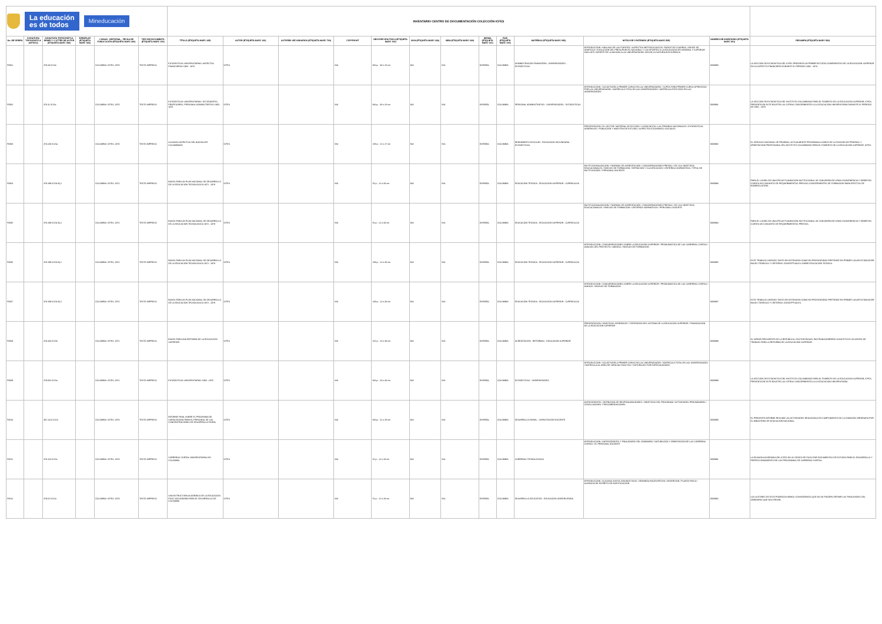| La educación es de todos Mineducación | | | | | | INVENTARIO CENTRO DE DOCUMENTACIÓN COLECCIÓN ICFES | | | | | | | | | | | | |
| No. DE ORDEN | SIGNATURA TOPOGRÁFICA ANTIGUA | SIGNATURA TOPOGRÁFICA DEWEY Y CUTTER DE AUTOR (ETIQUETA MARC 082) | EJEMPLAR (ETIQUETA MARC 900) | CIUDAD - EDITORIAL - FECHA DE PUBLICACIÓN (ETIQUETA MARC 260) | TIPO DE DOCUMENTO (ETIQUETA MARC 000) | TÍTULO (ETIQUETA MARC 245) | AUTOR (ETIQUETA MARC 100) | AUTORES SECUNDARIOS (ETIQUETA MARC 700) | COPYRIGHT | DESCRIPCIÓN FÍSICA (ETIQUETA MARC 300) | ISSN (ETIQUETA MARC 022) | ISBN (ETIQUETA MARC 020) | IDIOMA (ETIQUETA MARC 041) | PAÍS (ETIQUETA MARC 044) | MATERIAS (ETIQUETA MARC 650) | NOTAS DE CONTENIDO (ETIQUETA MARC 505) | NÚMERO DE INVENTARIO (ETIQUETA MARC 901) | RESUMEN (ETIQUETA MARC 520) |
| F0001 | | 378.43 IC15e | | COLOMBIA: ICFES, 1970 | TEXTO IMPRESO | ESTADÍSTICAS UNIVERSITARIAS: ASPECTOS FINANCIEROS 1960 - 1970 | ICFES | | N/A | N/A p. ; 33 x 23 cm | N/A | N/A | ESPAÑOL | COLOMBIA | ADMINISTRACIÓN FINANCIERA - UNIVERSIDADES - ESTADÍSTICAS | INTRODUCCIÓN / ANÁLISIS DE LAS FUENTES / ASPECTOS METODOLÓGICOS / ÍNDICE DE CUADROS / ÍNDICE DE GRÁFICOS / EVOLUCIÓN DEL PRESUPUESTO NACIONAL Y LOS APORTES A LA EDUCACIÓN EN GENERAL Y SUPERIOR 1960-1970 / APORTE DE LA NACIÓN A LAS UNIVERSIDADES SEGÚN SU NATURALEZA JURÍDICA | 0000980 | LA SECCIÓN DE ESTADÍSTICA DEL ICFES PRESENTA UN PRIMER ESTUDIO COMPARATIVO DE LA EDUCACIÓN SUPERIOR EN SU ASPECTO FINANCIERO DURANTE EL PERÍODO 1960 - 1970. |
| F0002 | | 378.11 IC15e | | COLOMBIA: ICFES, 1970 | TEXTO IMPRESO | ESTADÍSTICAS UNIVERSITARIAS: ESTUDIANTES, PROFESORES, PERSONAL ADMINISTRATIVO 1960 - 1970 | ICFES | | N/A | N/A p. ; 33 x 23 cm | N/A | N/A | ESPAÑOL | COLOMBIA | PERSONAL ADMINISTRATIVO - UNIVERSIDADES - ESTADÍSTICAS | INTRODUCCIÓN / SOLICITUDES A PRIMER CURSO EN LAS UNIVERSIDADES / CUPOS PARA PRIMER CURSO OFRECIDOS POR LAS UNIVERSIDADES / MATRÍCULA TOTAL EN LAS UNIVERSIDADES / MATRÍCULA POR SEXO EN LAS UNIVERSIDADES | 0000981 | LA SECCIÓN DE ESTADÍSTICA DEL INSTITUTO COLOMBIANO PARA EL FOMENTO DE LA EDUCACIÓN SUPERIOR, ICFES, PRESENTA EN ESTE BOLETÍN LAS CIFRAS CONCERNIENTES A LA EDUCACIÓN UNIVERSITARIA DURANTE EL PERÍODO DE 1960 - 1970. |
| F0003 | | 373.246 IC15a | | COLOMBIA: ICFES, 1970 | TEXTO IMPRESO | ALGUNOS ASPECTOS DEL BACHILLER COLOMBIANO | ICFES | | N/A | 158 p. ; 21 x 27 cm | N/A | N/A | ESPAÑOL | COLOMBIA | RENDIMIENTO ESCOLAR - EDUCACIÓN SECUNDARIA - ESTADÍSTICAS | PRESENTACIÓN / EL LECTOR / MATERIAL DE ESTUDIO / LA ENCUESTA / LAS PRUEBAS NACIONALES / ESTADÍSTICAS GENERALES / POBLACIÓN Y MUESTRA DE ESTUDIO / ASPECTOS ECONÓMICO SOCIALES | 0000982 | EL SERVICIO NACIONAL DE PRUEBAS, ACTUALMENTE PROGRAMA A CARGO DE LA DIVISIÓN DE PRUEBAS Y ORIENTACIÓN PROFESIONAL DEL INSTITUTO COLOMBIANO PARA EL FOMENTO DE LA EDUCACIÓN SUPERIOR, ICFES. |
| F0004 | | 378.199 IC15b Ej.1 | | COLOMBIA: ICFES, 1972 | TEXTO IMPRESO | BASES PARA UN PLAN NACIONAL DE DESARROLLO DE LA EDUCACIÓN TECNOLÓGICA 1972 - 1978 | ICFES | | N/A | 56 p. ; 22 x 33 cm | N/A | N/A | ESPAÑOL | COLOMBIA | EDUCACIÓN TÉCNICA - EDUCACIÓN SUPERIOR - CURRÍCULOS | INSTITUCIONALIZACIÓN Y NORMAS DE ACREDITACIÓN / CONSIDERACIONES PREVIAS / DE LOS OBJETIVOS EDUCACIONALES / NIVELES DE FORMACIÓN / DEFINICIÓN Y CLASIFICACIÓN / CRITERIOS NORMATIVOS / TIPOS DE INSTITUCIONES / PERSONAL DOCENTE | 0000983 | PARA EL LOGRO DE UNA EFICAZ PLANEACIÓN INSTITUCIONAL SE CONSIDERA DE GRAN CONVENIENCIA Y DEBER EN CUENTA UN CONJUNTO DE REQUERIMIENTOS PREVIOS CONCERNIENTES DE FORMACIÓN PARA EFECTOS DE NOMENCLATURA. |
| F0005 | | 378.199 IC15b Ej.2 | | COLOMBIA: ICFES, 1972 | TEXTO IMPRESO | BASES PARA UN PLAN NACIONAL DE DESARROLLO DE LA EDUCACIÓN TECNOLÓGICA 1972 - 1978 | ICFES | | N/A | 56 p. ; 22 x 33 cm | N/A | N/A | ESPAÑOL | COLOMBIA | EDUCACIÓN TÉCNICA - EDUCACIÓN SUPERIOR - CURRÍCULOS | INSTITUCIONALIZACIÓN Y NORMAS DE ACREDITACIÓN / CONSIDERACIONES PREVIAS / DE LOS OBJETIVOS EDUCACIONALES / NIVELES DE FORMACIÓN / CRITERIOS NORMATIVOS / PERSONAL DOCENTE | 0000984 | PARA EL LOGRO DE UNA EFICAZ PLANEACIÓN INSTITUCIONAL SE CONSIDERA DE GRAN CONVENIENCIA Y DEBER EN CUENTA UN CONJUNTO DE REQUERIMIENTOS PREVIOS. |
| F0006 | | 378.199 IC15b Ej.1 | | COLOMBIA: ICFES, 1972 | TEXTO IMPRESO | BASES PARA UN PLAN NACIONAL DE DESARROLLO DE LA EDUCACIÓN TECNOLÓGICA 1972 - 1978 | ICFES | | N/A | 139 p. ; 22 x 33 cm | N/A | N/A | ESPAÑOL | COLOMBIA | EDUCACIÓN TÉCNICA - EDUCACIÓN SUPERIOR - CURRÍCULOS | INTRODUCCIÓN / CONSIDERACIONES SOBRE LA EDUCACIÓN SUPERIOR / PROBLEMÁTICA DE LAS CARRERAS CORTAS / ANÁLISIS DEL PROYECTO / ANEXOS / NIVELES DE FORMACIÓN | 0000985 | ESTE TRABAJO LIMITADO TANTO EN EXTENSIÓN COMO EN PROFUNDIDAD PRETENDE EN PRIMER LUGAR ESTABLECER BASES TEÓRICAS Y CRITERIOS CONCEPTUALES SOBRE EDUCACIÓN TÉCNICA. |
| F0007 | | 378.199 IC15b Ej.2 | | COLOMBIA: ICFES, 1972 | TEXTO IMPRESO | BASES PARA UN PLAN NACIONAL DE DESARROLLO DE LA EDUCACIÓN TECNOLÓGICA 1972 - 1978 | ICFES | | N/A | 139 p. ; 22 x 33 cm | N/A | N/A | ESPAÑOL | COLOMBIA | EDUCACIÓN TÉCNICA - EDUCACIÓN SUPERIOR - CURRÍCULOS | INTRODUCCIÓN / CONSIDERACIONES SOBRE LA EDUCACIÓN SUPERIOR / PROBLEMÁTICA DE LAS CARRERAS CORTAS / ANEXOS / NIVELES DE FORMACIÓN | 0000987 | ESTE TRABAJO LIMITADO TANTO EN EXTENSIÓN COMO EN PROFUNDIDAD PRETENDE EN PRIMER LUGAR ESTABLECER BASES TEÓRICAS Y CRITERIOS CONCEPTUALES. |
| F0008 | | 378.434 IC15b | | COLOMBIA: ICFES, 1971 | TEXTO IMPRESO | BASES PARA UNA REFORMA DE LA EDUCACIÓN SUPERIOR | ICFES | | N/A | 102 p. ; 16 x 33 cm | N/A | N/A | ESPAÑOL | COLOMBIA | ACREDITACIÓN - REFORMAS - EDUCACIÓN SUPERIOR | PRESENTACIÓN / OBJETIVOS GENERALES Y DEFINICIÓN DEL SISTEMA DE LA EDUCACIÓN SUPERIOR / FINANCIACIÓN DE LA EDUCACIÓN SUPERIOR | 0000988 | EL SEÑOR PRESIDENTE DE LA REPÚBLICA, DOCTOR MISAEL PASTRANA BORRERO CONSTITUYÓ UN GRUPO DE TRABAJO PARA LA REFORMA DE LA EDUCACIÓN SUPERIOR. |
| F0009 | | 378.001 IC15e | | COLOMBIA: ICFES, 1971 | TEXTO IMPRESO | ESTADÍSTICAS UNIVERSITARIAS 1960 - 1970 | ICFES | | N/A | N/A p. ; 23 x 33 cm | N/A | N/A | ESPAÑOL | COLOMBIA | ESTADÍSTICAS - UNIVERSIDADES | INTRODUCCIÓN / SOLICITUDES A PRIMER CURSO EN LAS UNIVERSIDADES / MATRÍCULA TOTAL EN LAS UNIVERSIDADES / MATRÍCULA AL ÁREA DE CIENCIAS EXACTAS Y NATURALES POR ESPECIALIDADES | 0000989 | LA SECCIÓN DE ESTADÍSTICA DEL INSTITUTO COLOMBIANO PARA EL FOMENTO DE LA EDUCACIÓN SUPERIOR, ICFES, PRESENTA EN ESTE BOLETÍN LAS CIFRAS CONCERNIENTES A LA EDUCACIÓN UNIVERSITARIA. |
| F0010 | | 307.1412 IC15i | | COLOMBIA: ICFES, 1973 | TEXTO IMPRESO | INFORME FINAL SOBRE EL PROGRAMA DE CAPACITACIÓN PARA EL PERSONAL DE LAS CONCENTRACIONES DE DESARROLLO RURAL | ICFES | | N/A | N/A p. ; 22 x 28 cm | N/A | N/A | ESPAÑOL | COLOMBIA | DESARROLLO RURAL - CAPACITACIÓN DOCENTE | ANTECEDENTES / DEFINICIÓN DE RESPONSABILIDADES / OBJETIVOS DEL PROGRAMA / ACTIVIDADES PRELIMINARES / CONCLUSIONES Y RECOMENDACIONES | 0000990 | EL PRESENTE INFORME RESUME LAS ACTIVIDADES REALIZADAS EN CUMPLIMIENTO DE LA COMISIÓN ORDENADA POR EL MINISTERIO DE EDUCACIÓN NACIONAL. |
| F0011 | | 378.154 IC15c | | COLOMBIA: ICFES, 1973 | TEXTO IMPRESO | CARRERAS CORTAS UNIVERSITARIAS EN COLOMBIA | ICFES | | N/A | 55 p. ; 22 x 28 cm | N/A | N/A | ESPAÑOL | COLOMBIA | CARRERAS TECNOLÓGICAS | INTRODUCCIÓN / ANTECEDENTES Y FINALIDADES DEL SEMINARIO / NATURALEZA Y ORIENTACIÓN DE LAS CARRERAS CORTAS / EL PERSONAL DOCENTE | 0000991 | LA DIVISIÓN ACADÉMICA DEL ICFES EN SU DESEO DE FACILITAR DOCUMENTOS DE ESTUDIO PARA EL DESARROLLO Y PERFECCIONAMIENTO DE LOS PROGRAMAS DE CARRERAS CORTAS. |
| F0012 | | 378.01 IC15u | | COLOMBIA: ICFES, 1973 | TEXTO IMPRESO | UNA ESTRUCTURA ACADÉMICA DE LA EDUCACIÓN POST-SECUNDARIA PARA EL DESARROLLO DE COLOMBIA | ICFES | | N/A | 55 p. ; 22 x 28 cm | N/A | N/A | ESPAÑOL | COLOMBIA | DESARROLLO EDUCATIVO - EDUCACIÓN UNIVERSITARIA | INTRODUCCIÓN / ALGUNOS DATOS DIAGNÓSTICOS / DEMANDA INSATISFECHA / DESERCIÓN / PLANTA FÍSICA / AUSENCIA DE ESPÍRITU DE INVESTIGACIÓN | 0000992 | LOS AUTORES DE ESTA PONENCIA HEMOS CONSIDERADO QUE NO SE PUEDEN DEFINIR LAS FINALIDADES DEL SEMINARIO QUE NOS REÚNE. |